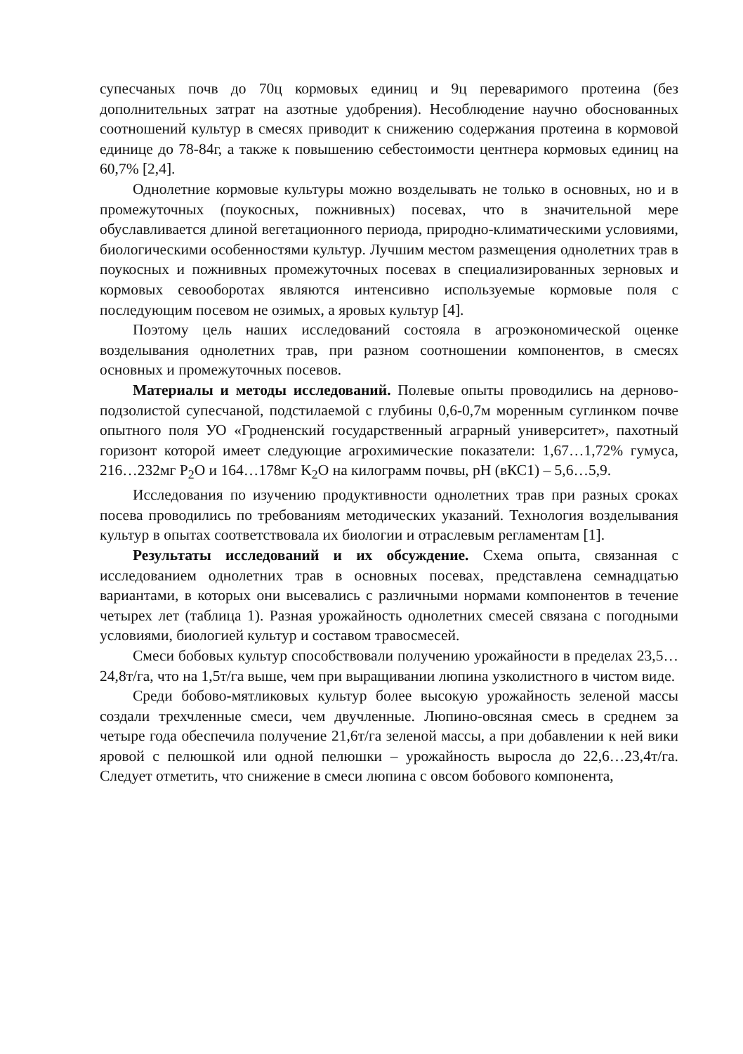супесчаных почв до 70ц кормовых единиц и 9ц переваримого протеина (без дополнительных затрат на азотные удобрения). Несоблюдение научно обоснованных соотношений культур в смесях приводит к снижению содержания протеина в кормовой единице до 78-84г, а также к повышению себестоимости центнера кормовых единиц на 60,7% [2,4].
Однолетние кормовые культуры можно возделывать не только в основных, но и в промежуточных (поукосных, пожнивных) посевах, что в значительной мере обуславливается длиной вегетационного периода, природно-климатическими условиями, биологическими особенностями культур. Лучшим местом размещения однолетних трав в поукосных и пожнивных промежуточных посевах в специализированных зерновых и кормовых севооборотах являются интенсивно используемые кормовые поля с последующим посевом не озимых, а яровых культур [4].
Поэтому цель наших исследований состояла в агроэкономической оценке возделывания однолетних трав, при разном соотношении компонентов, в смесях основных и промежуточных посевов.
Материалы и методы исследований. Полевые опыты проводились на дерново-подзолистой супесчаной, подстилаемой с глубины 0,6-0,7м моренным суглинком почве опытного поля УО «Гродненский государственный аграрный университет», пахотный горизонт которой имеет следующие агрохимические показатели: 1,67…1,72% гумуса, 216…232мг P<sub>2</sub>O и 164…178мг K<sub>2</sub>O на килограмм почвы, pH (вКС1) – 5,6…5,9.
Исследования по изучению продуктивности однолетних трав при разных сроках посева проводились по требованиям методических указаний. Технология возделывания культур в опытах соответствовала их биологии и отраслевым регламентам [1].
Результаты исследований и их обсуждение. Схема опыта, связанная с исследованием однолетних трав в основных посевах, представлена семнадцатью вариантами, в которых они высевались с различными нормами компонентов в течение четырех лет (таблица 1). Разная урожайность однолетних смесей связана с погодными условиями, биологией культур и составом травосмесей.
Смеси бобовых культур способствовали получению урожайности в пределах 23,5…24,8т/га, что на 1,5т/га выше, чем при выращивании люпина узколистного в чистом виде.
Среди бобово-мятликовых культур более высокую урожайность зеленой массы создали трехчленные смеси, чем двучленные. Люпино-овсяная смесь в среднем за четыре года обеспечила получение 21,6т/га зеленой массы, а при добавлении к ней вики яровой с пелюшкой или одной пелюшки – урожайность выросла до 22,6…23,4т/га. Следует отметить, что снижение в смеси люпина с овсом бобового компонента,